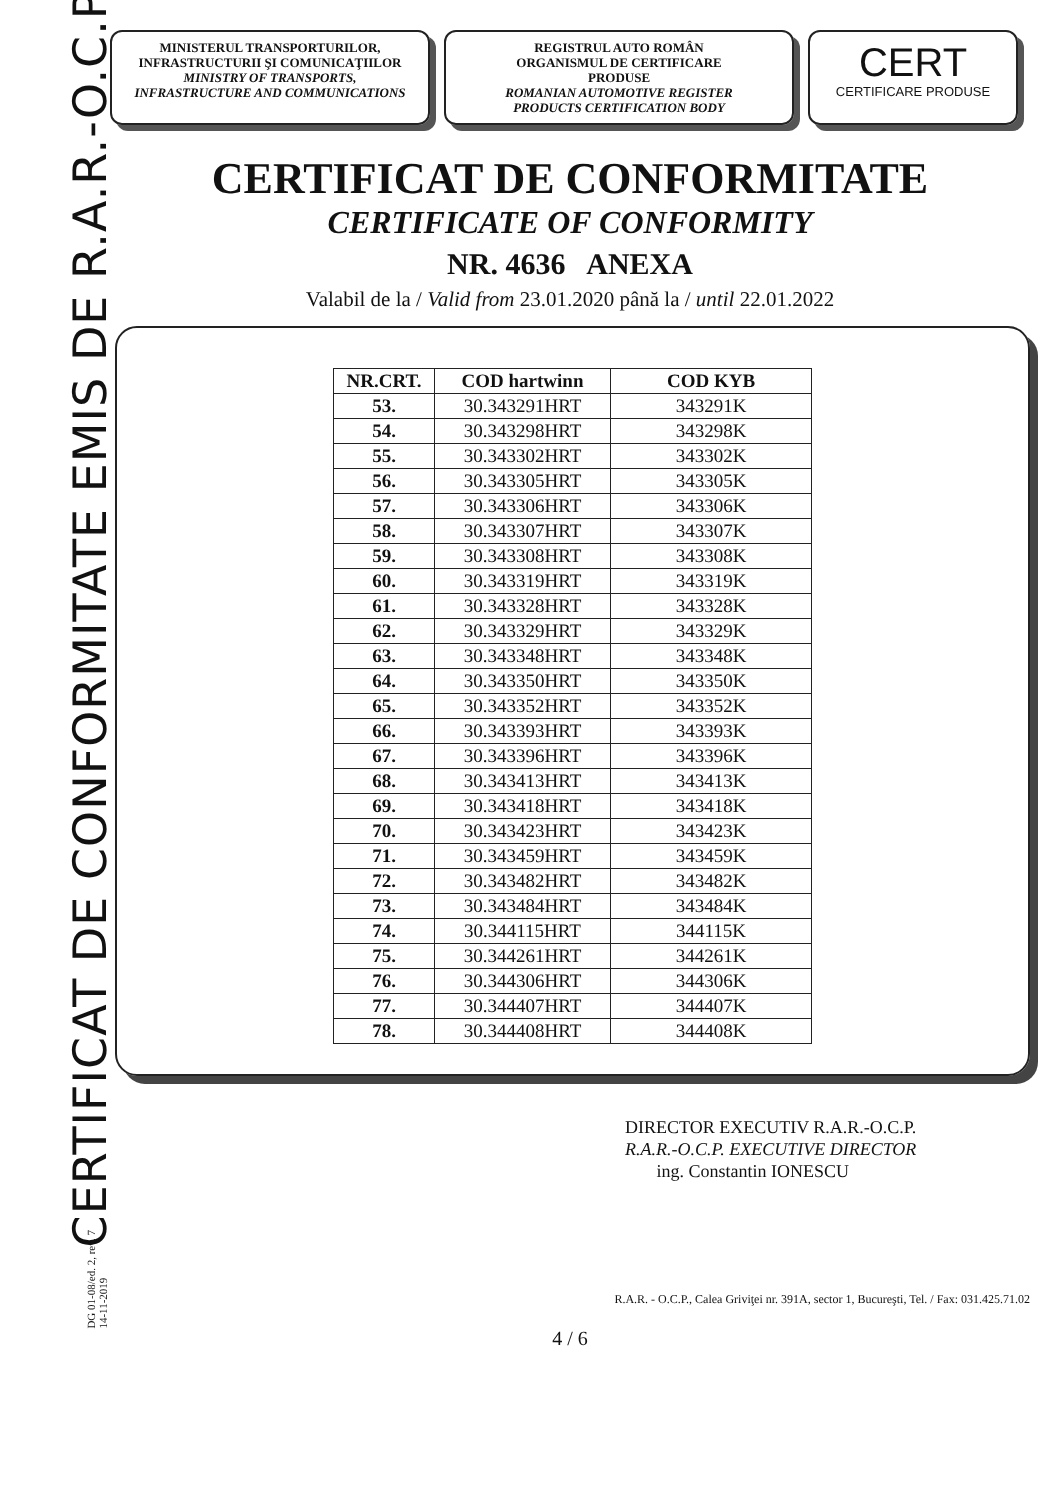CERTIFICAT DE CONFORMITATE EMIS DE R.A.R.-O.C.P.
DG 01-08/ed. 2, rev. 7
14-11-2019
MINISTERUL TRANSPORTURILOR,
INFRASTRUCTURII ŞI COMUNICAŢIILOR
MINISTRY OF TRANSPORTS,
INFRASTRUCTURE AND COMMUNICATIONS
REGISTRUL AUTO ROMÂN
ORGANISMUL DE CERTIFICARE
PRODUSE
ROMANIAN AUTOMOTIVE REGISTER
PRODUCTS CERTIFICATION BODY
CERT
CERTIFICARE PRODUSE
CERTIFICAT DE CONFORMITATE
CERTIFICATE OF CONFORMITY
NR. 4636 ANEXA
Valabil de la / Valid from 23.01.2020 până la / until 22.01.2022
| NR.CRT. | COD hartwinn | COD KYB |
| --- | --- | --- |
| 53. | 30.343291HRT | 343291K |
| 54. | 30.343298HRT | 343298K |
| 55. | 30.343302HRT | 343302K |
| 56. | 30.343305HRT | 343305K |
| 57. | 30.343306HRT | 343306K |
| 58. | 30.343307HRT | 343307K |
| 59. | 30.343308HRT | 343308K |
| 60. | 30.343319HRT | 343319K |
| 61. | 30.343328HRT | 343328K |
| 62. | 30.343329HRT | 343329K |
| 63. | 30.343348HRT | 343348K |
| 64. | 30.343350HRT | 343350K |
| 65. | 30.343352HRT | 343352K |
| 66. | 30.343393HRT | 343393K |
| 67. | 30.343396HRT | 343396K |
| 68. | 30.343413HRT | 343413K |
| 69. | 30.343418HRT | 343418K |
| 70. | 30.343423HRT | 343423K |
| 71. | 30.343459HRT | 343459K |
| 72. | 30.343482HRT | 343482K |
| 73. | 30.343484HRT | 343484K |
| 74. | 30.344115HRT | 344115K |
| 75. | 30.344261HRT | 344261K |
| 76. | 30.344306HRT | 344306K |
| 77. | 30.344407HRT | 344407K |
| 78. | 30.344408HRT | 344408K |
DIRECTOR EXECUTIV R.A.R.-O.C.P.
R.A.R.-O.C.P. EXECUTIVE DIRECTOR
ing. Constantin IONESCU
R.A.R. - O.C.P., Calea Griviţei nr. 391A, sector 1, Bucureşti, Tel. / Fax: 031.425.71.02
4 / 6